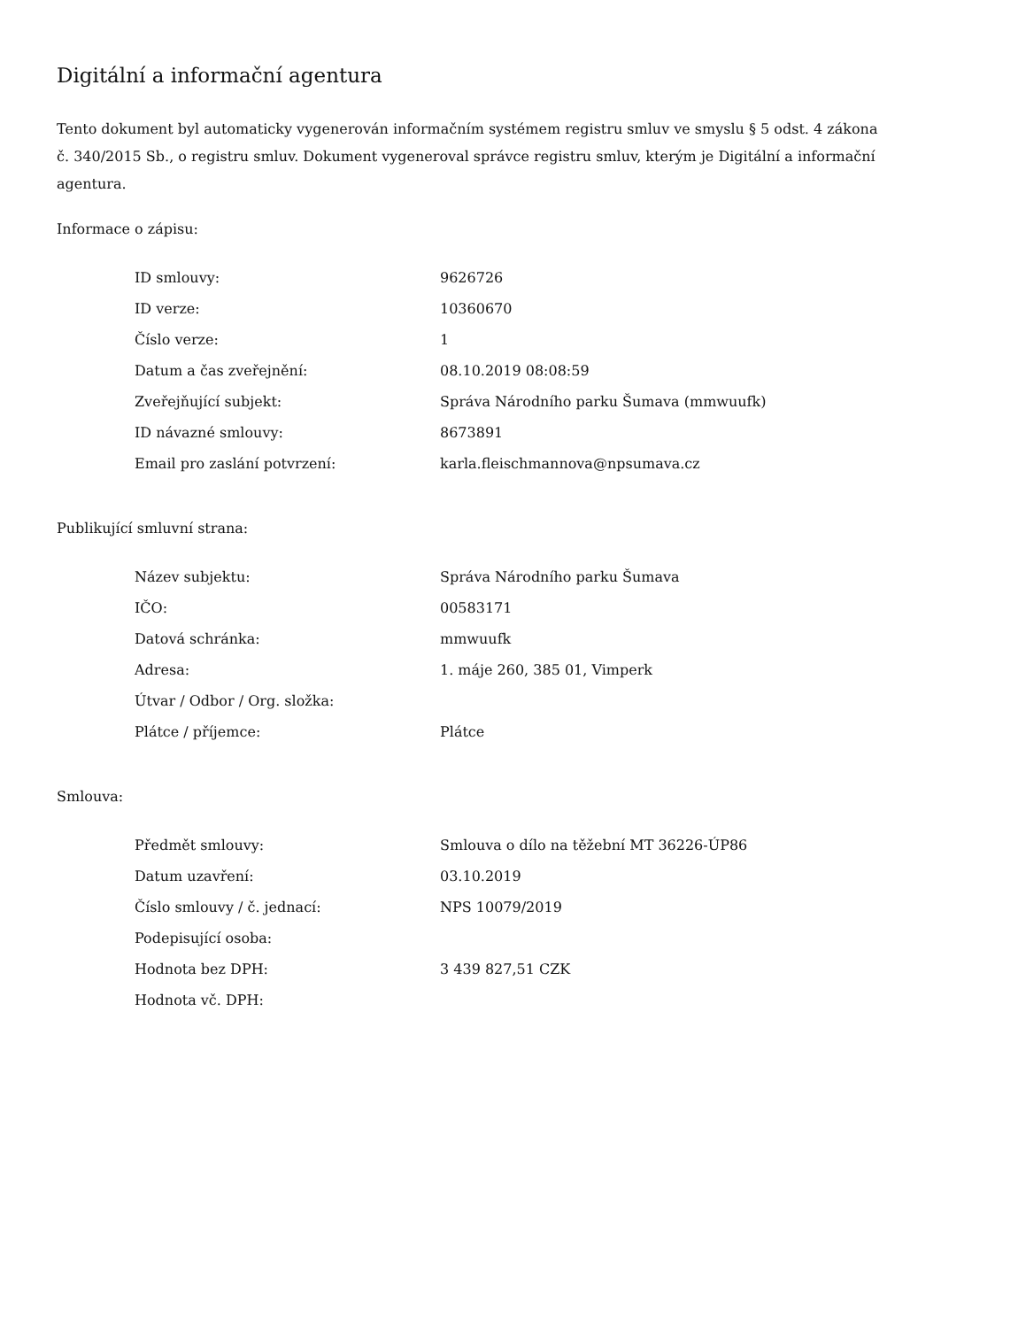Digitální a informační agentura
Tento dokument byl automaticky vygenerován informačním systémem registru smluv ve smyslu § 5 odst. 4 zákona
č. 340/2015 Sb., o registru smluv. Dokument vygeneroval správce registru smluv, kterým je Digitální a informační agentura.
Informace o zápisu:
| ID smlouvy: | 9626726 |
| ID verze: | 10360670 |
| Číslo verze: | 1 |
| Datum a čas zveřejnění: | 08.10.2019 08:08:59 |
| Zveřejňující subjekt: | Správa Národního parku Šumava (mmwuufk) |
| ID návazné smlouvy: | 8673891 |
| Email pro zaslání potvrzení: | karla.fleischmannova@npsumava.cz |
Publikující smluvní strana:
| Název subjektu: | Správa Národního parku Šumava |
| IČO: | 00583171 |
| Datová schránka: | mmwuufk |
| Adresa: | 1. máje 260, 385 01, Vimperk |
| Útvar / Odbor / Org. složka: | |
| Plátce / příjemce: | Plátce |
Smlouva:
| Předmět smlouvy: | Smlouva o dílo na těžební MT 36226-ÚP86 |
| Datum uzavření: | 03.10.2019 |
| Číslo smlouvy / č. jednací: | NPS 10079/2019 |
| Podepisující osoba: | |
| Hodnota bez DPH: | 3 439 827,51 CZK |
| Hodnota vč. DPH: | |